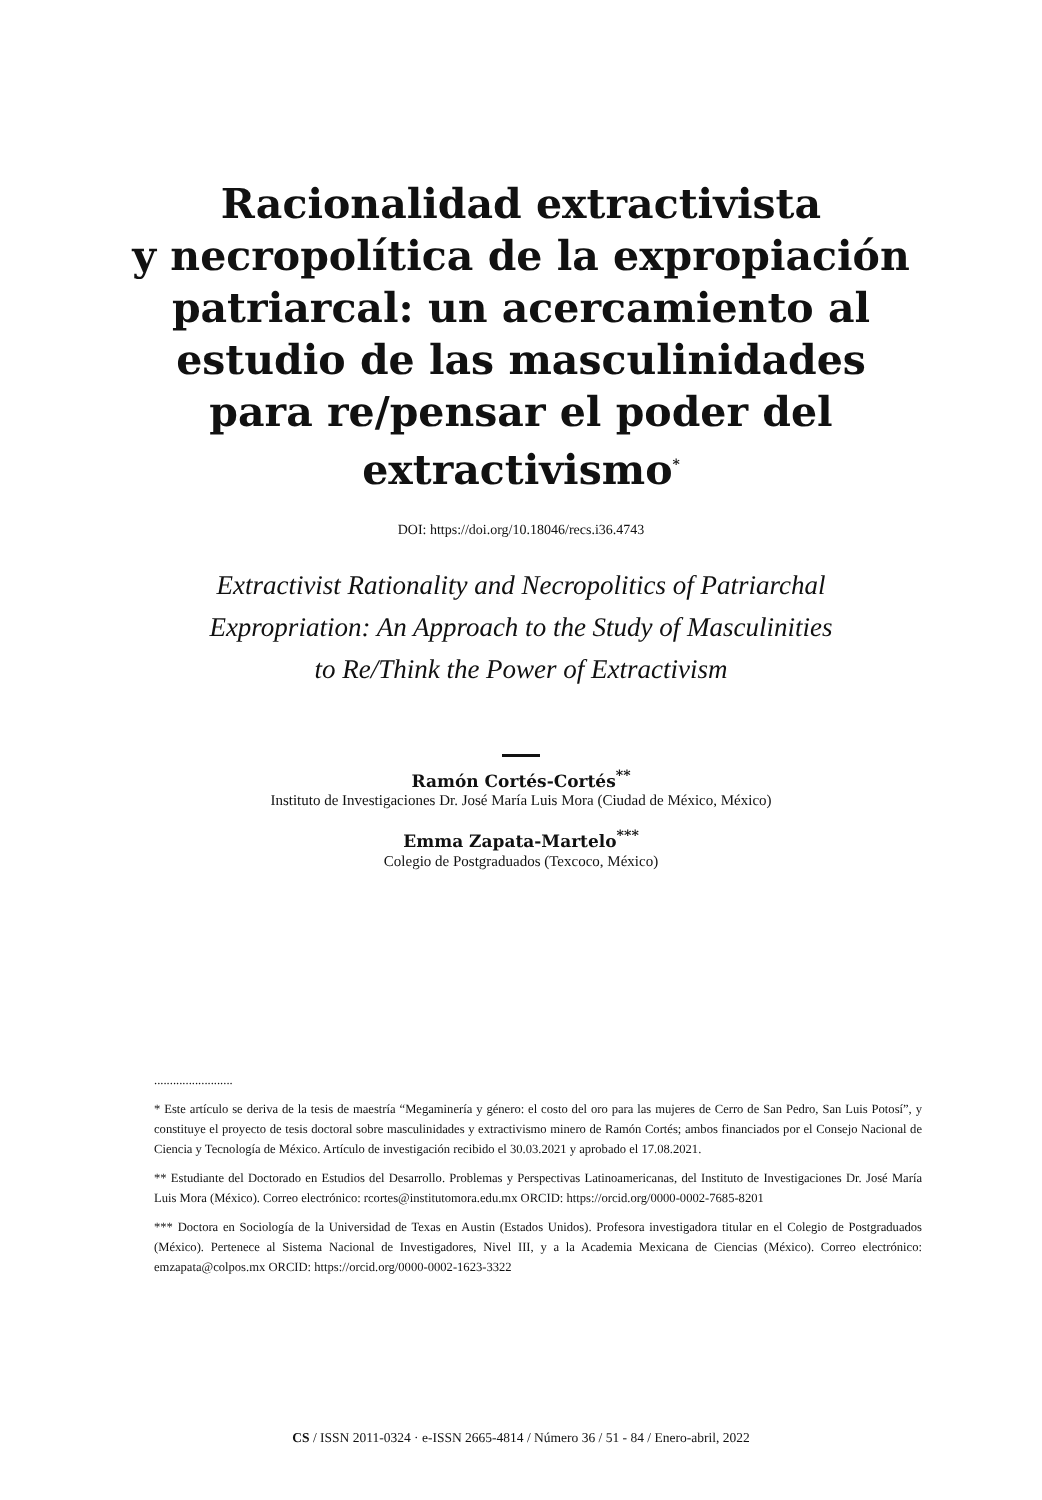Racionalidad extractivista
y necropolítica de la expropiación
patriarcal: un acercamiento al
estudio de las masculinidades
para re/pensar el poder del
extractivismo<sup>*</sup>
DOI: https://doi.org/10.18046/recs.i36.4743
Extractivist Rationality and Necropolitics of Patriarchal
Expropriation: An Approach to the Study of Masculinities
to Re/Think the Power of Extractivism
Ramón Cortés-Cortés<sup>**</sup>
Instituto de Investigaciones Dr. José María Luis Mora (Ciudad de México, México)
Emma Zapata-Martelo<sup>***</sup>
Colegio de Postgraduados (Texcoco, México)
.........................
* Este artículo se deriva de la tesis de maestría “Megaminería y género: el costo del oro para las mujeres de Cerro de San Pedro, San Luis Potosí”, y constituye el proyecto de tesis doctoral sobre masculinidades y extractivismo minero de Ramón Cortés; ambos financiados por el Consejo Nacional de Ciencia y Tecnología de México. Artículo de investigación recibido el 30.03.2021 y aprobado el 17.08.2021.
** Estudiante del Doctorado en Estudios del Desarrollo. Problemas y Perspectivas Latinoamericanas, del Instituto de Investigaciones Dr. José María Luis Mora (México). Correo electrónico: rcortes@institutomora.edu.mx ORCID: https://orcid.org/0000-0002-7685-8201
*** Doctora en Sociología de la Universidad de Texas en Austin (Estados Unidos). Profesora investigadora titular en el Colegio de Postgraduados (México). Pertenece al Sistema Nacional de Investigadores, Nivel III, y a la Academia Mexicana de Ciencias (México). Correo electrónico: emzapata@colpos.mx ORCID: https://orcid.org/0000-0002-1623-3322
CS / ISSN 2011-0324 · e-ISSN 2665-4814 / Número 36 / 51 - 84 / Enero-abril, 2022